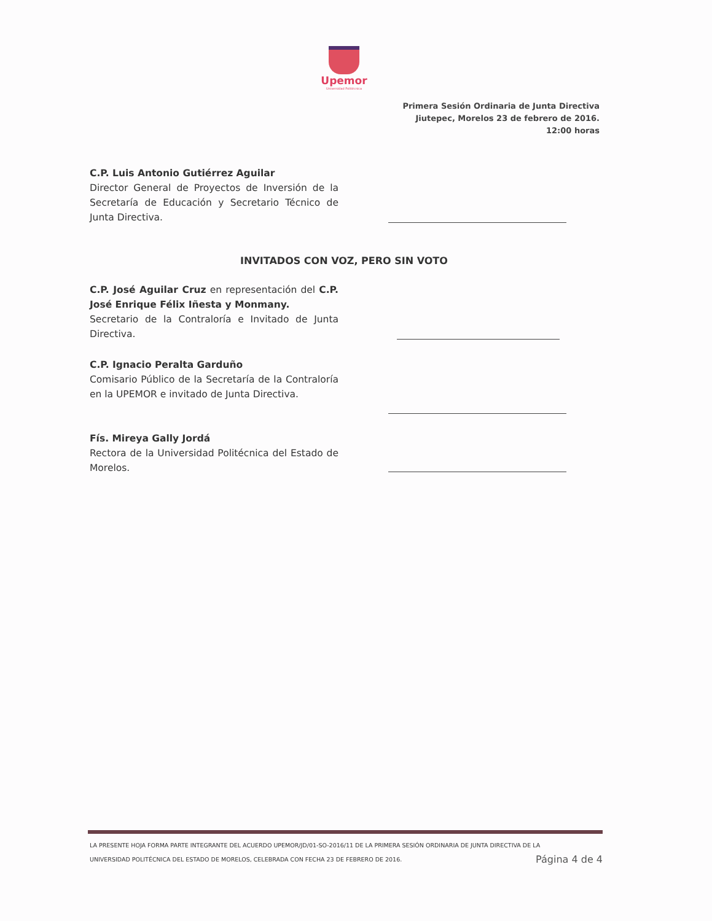Upemor
Universidad Politécnica
Primera Sesión Ordinaria de Junta Directiva
Jiutepec, Morelos 23 de febrero de 2016.
12:00 horas
C.P. Luis Antonio Gutiérrez Aguilar
Director General de Proyectos de Inversión de la Secretaría de Educación y Secretario Técnico de Junta Directiva.
INVITADOS CON VOZ, PERO SIN VOTO
C.P. José Aguilar Cruz en representación del C.P. José Enrique Félix Iñesta y Monmany.
Secretario de la Contraloría e Invitado de Junta Directiva.
C.P. Ignacio Peralta Garduño
Comisario Público de la Secretaría de la Contraloría en la UPEMOR e invitado de Junta Directiva.
Fís. Mireya Gally Jordá
Rectora de la Universidad Politécnica del Estado de Morelos.
LA PRESENTE HOJA FORMA PARTE INTEGRANTE DEL ACUERDO UPEMOR/JD/01-SO-2016/11 DE LA PRIMERA SESIÓN ORDINARIA DE JUNTA DIRECTIVA DE LA
UNIVERSIDAD POLITÉCNICA DEL ESTADO DE MORELOS, CELEBRADA CON FECHA 23 DE FEBRERO DE 2016. Página 4 de 4